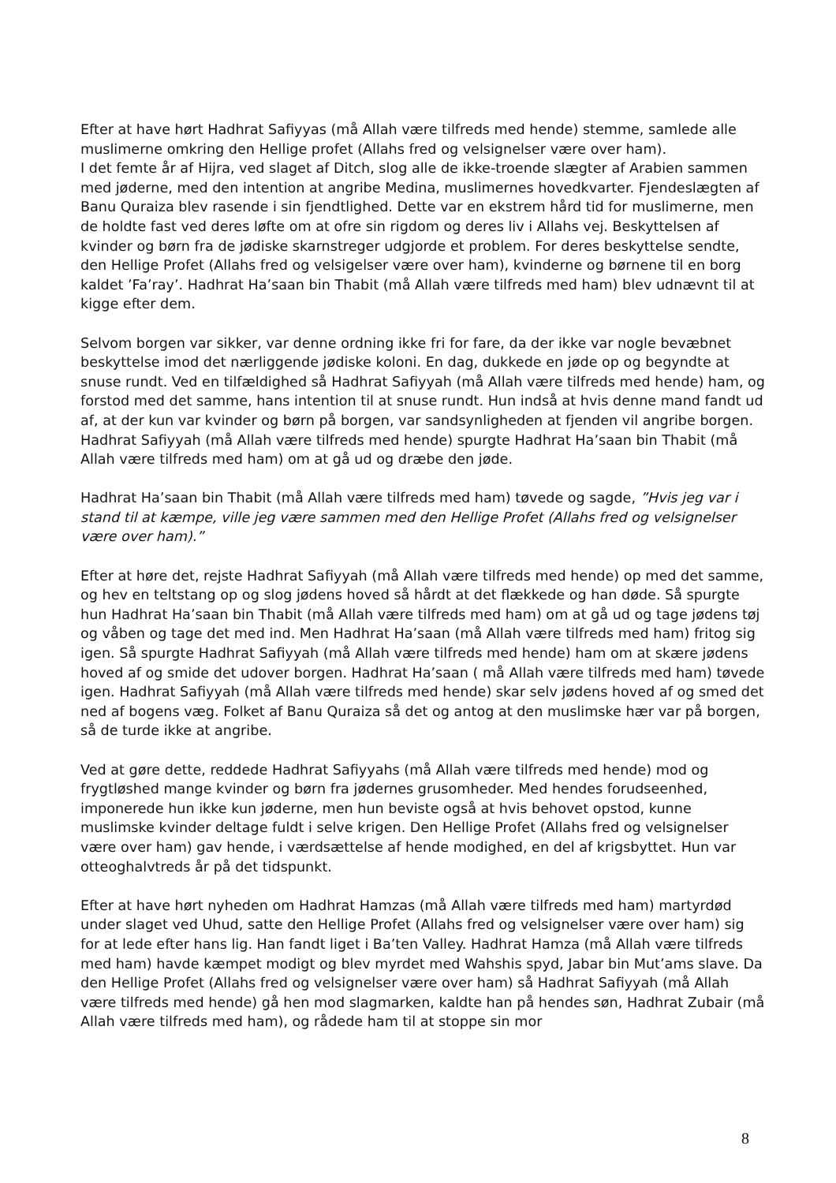Efter at have hørt Hadhrat Safiyyas (må Allah være tilfreds med hende) stemme, samlede alle muslimerne omkring den Hellige profet (Allahs fred og velsignelser være over ham).
I det femte år af Hijra, ved slaget af Ditch, slog alle de ikke-troende slægter af Arabien sammen med jøderne, med den intention at angribe Medina, muslimernes hovedkvarter. Fjendeslægten af Banu Quraiza blev rasende i sin fjendtlighed. Dette var en ekstrem hård tid for muslimerne, men de holdte fast ved deres løfte om at ofre sin rigdom og deres liv i Allahs vej. Beskyttelsen af kvinder og børn fra de jødiske skarnstreger udgjorde et problem. For deres beskyttelse sendte, den Hellige Profet (Allahs fred og velsigelser være over ham), kvinderne og børnene til en borg kaldet ’Fa’ray’. Hadhrat Ha’saan bin Thabit (må Allah være tilfreds med ham) blev udnævnt til at kigge efter dem.
Selvom borgen var sikker, var denne ordning ikke fri for fare, da der ikke var nogle bevæbnet beskyttelse imod det nærliggende jødiske koloni. En dag, dukkede en jøde op og begyndte at snuse rundt. Ved en tilfældighed så Hadhrat Safiyyah (må Allah være tilfreds med hende) ham, og forstod med det samme, hans intention til at snuse rundt. Hun indså at hvis denne mand fandt ud af, at der kun var kvinder og børn på borgen, var sandsynligheden at fjenden vil angribe borgen. Hadhrat Safiyyah (må Allah være tilfreds med hende) spurgte Hadhrat Ha’saan bin Thabit (må Allah være tilfreds med ham) om at gå ud og dræbe den jøde.
Hadhrat Ha’saan bin Thabit (må Allah være tilfreds med ham) tøvede og sagde, ”Hvis jeg var i stand til at kæmpe, ville jeg være sammen med den Hellige Profet (Allahs fred og velsignelser være over ham).”
Efter at høre det, rejste Hadhrat Safiyyah (må Allah være tilfreds med hende) op med det samme, og hev en teltstang op og slog jødens hoved så hårdt at det flækkede og han døde. Så spurgte hun Hadhrat Ha’saan bin Thabit (må Allah være tilfreds med ham) om at gå ud og tage jødens tøj og våben og tage det med ind. Men Hadhrat Ha’saan (må Allah være tilfreds med ham) fritog sig igen. Så spurgte Hadhrat Safiyyah (må Allah være tilfreds med hende) ham om at skære jødens hoved af og smide det udover borgen. Hadhrat Ha’saan ( må Allah være tilfreds med ham) tøvede igen. Hadhrat Safiyyah (må Allah være tilfreds med hende) skar selv jødens hoved af og smed det ned af bogens væg. Folket af Banu Quraiza så det og antog at den muslimske hær var på borgen, så de turde ikke at angribe.
Ved at gøre dette, reddede Hadhrat Safiyyahs (må Allah være tilfreds med hende) mod og frygtløshed mange kvinder og børn fra jødernes grusomheder. Med hendes forudseenhed, imponerede hun ikke kun jøderne, men hun beviste også at hvis behovet opstod, kunne muslimske kvinder deltage fuldt i selve krigen. Den Hellige Profet (Allahs fred og velsignelser være over ham) gav hende, i værdsættelse af hende modighed, en del af krigsbyttet. Hun var otteoghalvtreds år på det tidspunkt.
Efter at have hørt nyheden om Hadhrat Hamzas (må Allah være tilfreds med ham) martyrdød under slaget ved Uhud, satte den Hellige Profet (Allahs fred og velsignelser være over ham) sig for at lede efter hans lig. Han fandt liget i Ba’ten Valley. Hadhrat Hamza (må Allah være tilfreds med ham) havde kæmpet modigt og blev myrdet med Wahshis spyd, Jabar bin Mut’ams slave. Da den Hellige Profet (Allahs fred og velsignelser være over ham) så Hadhrat Safiyyah (må Allah være tilfreds med hende) gå hen mod slagmarken, kaldte han på hendes søn, Hadhrat Zubair (må Allah være tilfreds med ham), og rådede ham til at stoppe sin mor
8